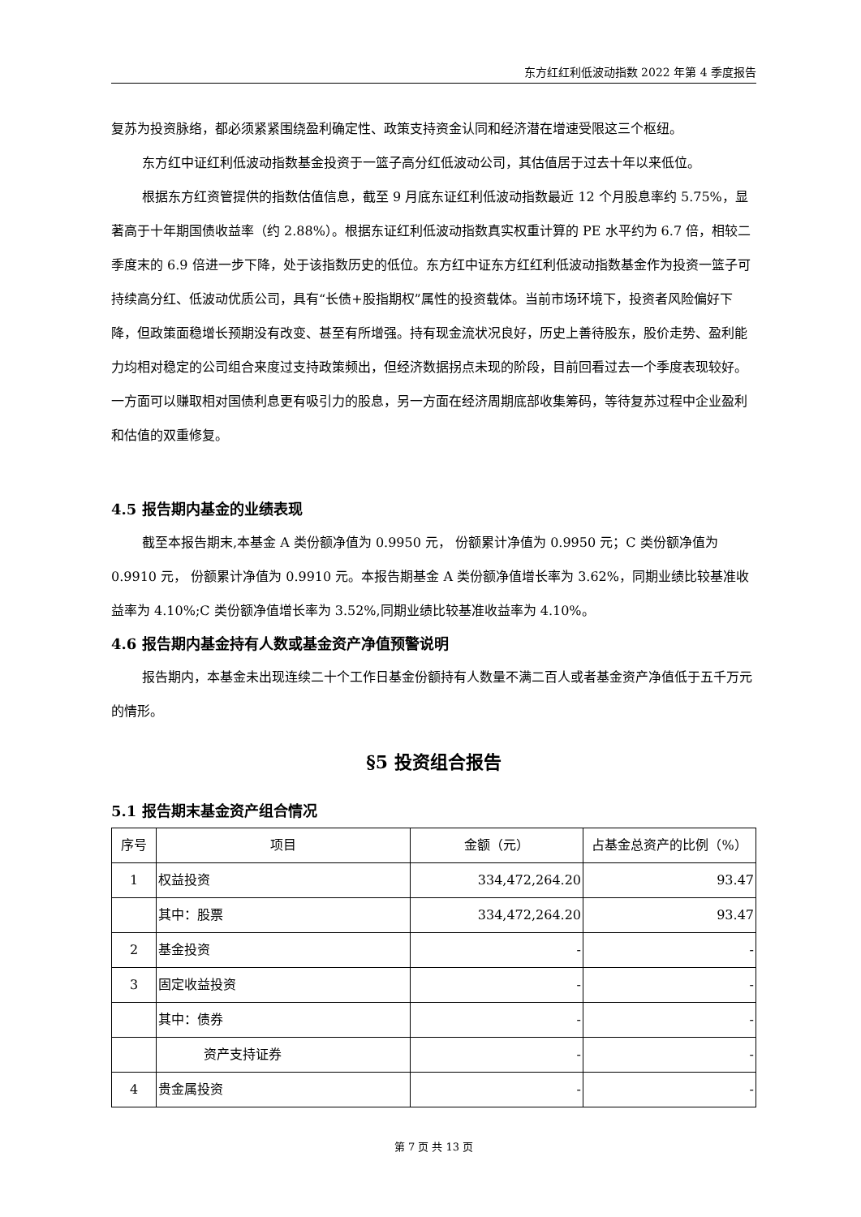东方红红利低波动指数 2022 年第 4 季度报告
复苏为投资脉络，都必须紧紧围绕盈利确定性、政策支持资金认同和经济潜在增速受限这三个枢纽。
东方红中证红利低波动指数基金投资于一篮子高分红低波动公司，其估值居于过去十年以来低位。
根据东方红资管提供的指数估值信息，截至 9 月底东证红利低波动指数最近 12 个月股息率约 5.75%，显著高于十年期国债收益率（约 2.88%）。根据东证红利低波动指数真实权重计算的 PE 水平约为 6.7 倍，相较二季度末的 6.9 倍进一步下降，处于该指数历史的低位。东方红中证东方红红利低波动指数基金作为投资一篮子可持续高分红、低波动优质公司，具有“长债+股指期权”属性的投资载体。当前市场环境下，投资者风险偏好下降，但政策面稳增长预期没有改变、甚至有所增强。持有现金流状况良好，历史上善待股东，股价走势、盈利能力均相对稳定的公司组合来度过支持政策频出，但经济数据拐点未现的阶段，目前回看过去一个季度表现较好。一方面可以赚取相对国债利息更有吸引力的股息，另一方面在经济周期底部收集筹码，等待复苏过程中企业盈利和估值的双重修复。
4.5 报告期内基金的业绩表现
截至本报告期末,本基金 A 类份额净值为 0.9950 元， 份额累计净值为 0.9950 元；C 类份额净值为 0.9910 元， 份额累计净值为 0.9910 元。本报告期基金 A 类份额净值增长率为 3.62%，同期业绩比较基准收益率为 4.10%;C 类份额净值增长率为 3.52%,同期业绩比较基准收益率为 4.10%。
4.6 报告期内基金持有人数或基金资产净值预警说明
报告期内，本基金未出现连续二十个工作日基金份额持有人数量不满二百人或者基金资产净值低于五千万元的情形。
§5 投资组合报告
5.1 报告期末基金资产组合情况
| 序号 | 项目 | 金额（元） | 占基金总资产的比例（%） |
| --- | --- | --- | --- |
| 1 | 权益投资 | 334,472,264.20 | 93.47 |
| | 其中：股票 | 334,472,264.20 | 93.47 |
| 2 | 基金投资 | - | - |
| 3 | 固定收益投资 | - | - |
| | 其中：债券 | - | - |
| | 资产支持证券 | - | - |
| 4 | 贵金属投资 | - | - |
第 7 页 共 13 页